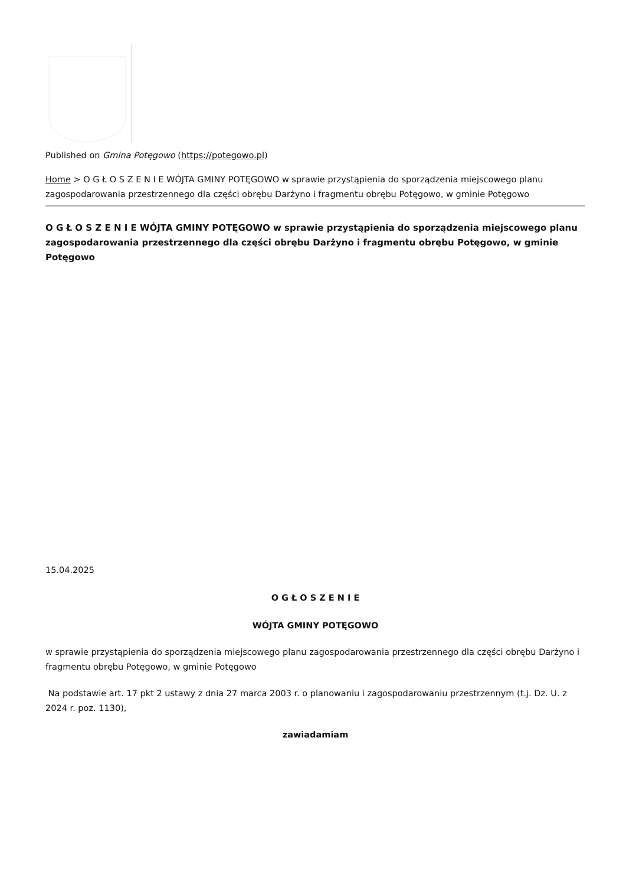Published on Gmina Potęgowo (https://potegowo.pl)
Home > O G Ł O S Z E N I E WÓJTA GMINY POTĘGOWO w sprawie przystąpienia do sporządzenia miejscowego planu zagospodarowania przestrzennego dla części obrębu Darżyno i fragmentu obrębu Potęgowo, w gminie Potęgowo
O G Ł O S Z E N I E WÓJTA GMINY POTĘGOWO w sprawie przystąpienia do sporządzenia miejscowego planu zagospodarowania przestrzennego dla części obrębu Darżyno i fragmentu obrębu Potęgowo, w gminie Potęgowo
15.04.2025
O G Ł O S Z E N I E
WÓJTA GMINY POTĘGOWO
w sprawie przystąpienia do sporządzenia miejscowego planu zagospodarowania przestrzennego dla części obrębu Darżyno i fragmentu obrębu Potęgowo, w gminie Potęgowo
Na podstawie art. 17 pkt 2 ustawy z dnia 27 marca 2003 r. o planowaniu i zagospodarowaniu przestrzennym (t.j. Dz. U. z 2024 r. poz. 1130),
zawiadamiam